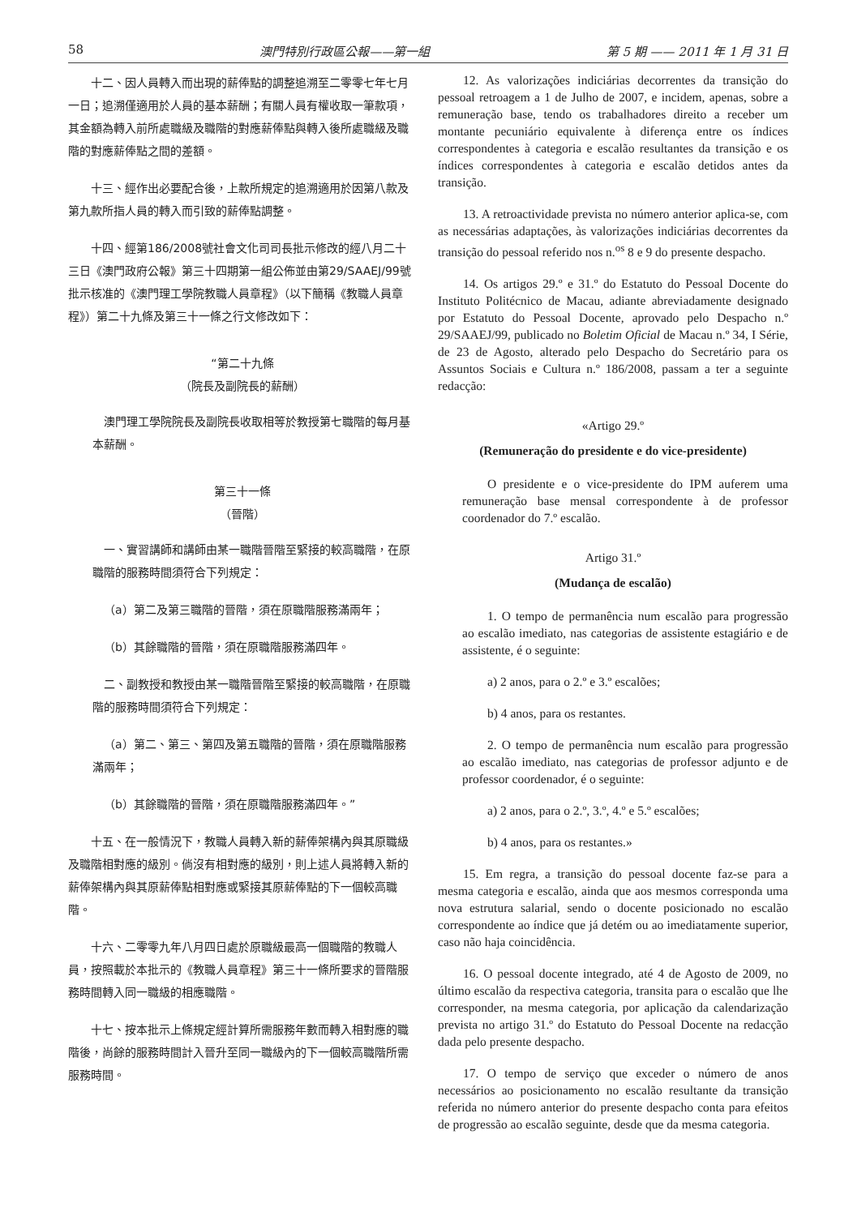58 澳門特別行政區公報——第一組 第 5 期 —— 2011 年 1 月 31 日
十二、因人員轉入而出現的薪俸點的調整追溯至二零零七年七月一日；追溯僅適用於人員的基本薪酬；有關人員有權收取一筆款項，其金額為轉入前所處職級及職階的對應薪俸點與轉入後所處職級及職階的對應薪俸點之間的差額。
十三、經作出必要配合後，上款所規定的追溯適用於因第八款及第九款所指人員的轉入而引致的薪俸點調整。
十四、經第186/2008號社會文化司司長批示修改的經八月二十三日《澳門政府公報》第三十四期第一組公佈並由第29/SAAEJ/99號批示核准的《澳門理工學院教職人員章程》（以下簡稱《教職人員章程》）第二十九條及第三十一條之行文修改如下：
“第二十九條
（院長及副院長的薪酬）
澳門理工學院院長及副院長收取相等於教授第七職階的每月基本薪酬。
第三十一條
（晉階）
一、實習講師和講師由某一職階晉階至緊接的較高職階，在原職階的服務時間須符合下列規定：
（a）第二及第三職階的晉階，須在原職階服務滿兩年；
（b）其餘職階的晉階，須在原職階服務滿四年。
二、副教授和教授由某一職階晉階至緊接的較高職階，在原職階的服務時間須符合下列規定：
（a）第二、第三、第四及第五職階的晉階，須在原職階服務滿兩年；
（b）其餘職階的晉階，須在原職階服務滿四年。”
十五、在一般情況下，教職人員轉入新的薪俸架構內與其原職級及職階相對應的級別。倘沒有相對應的級別，則上述人員將轉入新的薪俸架構內與其原薪俸點相對應或緊接其原薪俸點的下一個較高職階。
十六、二零零九年八月四日處於原職級最高一個職階的教職人員，按照載於本批示的《教職人員章程》第三十一條所要求的晉階服務時間轉入同一職級的相應職階。
十七、按本批示上條規定經計算所需服務年數而轉入相對應的職階後，尚餘的服務時間計入晉升至同一職級內的下一個較高職階所需服務時間。
12. As valorizações indiciárias decorrentes da transição do pessoal retroagem a 1 de Julho de 2007, e incidem, apenas, sobre a remuneração base, tendo os trabalhadores direito a receber um montante pecuniário equivalente à diferença entre os índices correspondentes à categoria e escalão resultantes da transição e os índices correspondentes à categoria e escalão detidos antes da transição.
13. A retroactividade prevista no número anterior aplica-se, com as necessárias adaptações, às valorizações indiciárias decorrentes da transição do pessoal referido nos n.<sup>os</sup> 8 e 9 do presente despacho.
14. Os artigos 29.º e 31.º do Estatuto do Pessoal Docente do Instituto Politécnico de Macau, adiante abreviadamente designado por Estatuto do Pessoal Docente, aprovado pelo Despacho n.º 29/SAAEJ/99, publicado no Boletim Oficial de Macau n.º 34, I Série, de 23 de Agosto, alterado pelo Despacho do Secretário para os Assuntos Sociais e Cultura n.º 186/2008, passam a ter a seguinte redacção:
«Artigo 29.º
(Remuneração do presidente e do vice-presidente)
O presidente e o vice-presidente do IPM auferem uma remuneração base mensal correspondente à de professor coordenador do 7.º escalão.
Artigo 31.º
(Mudança de escalão)
1. O tempo de permanência num escalão para progressão ao escalão imediato, nas categorias de assistente estagiário e de assistente, é o seguinte:
a) 2 anos, para o 2.º e 3.º escalões;
b) 4 anos, para os restantes.
2. O tempo de permanência num escalão para progressão ao escalão imediato, nas categorias de professor adjunto e de professor coordenador, é o seguinte:
a) 2 anos, para o 2.º, 3.º, 4.º e 5.º escalões;
b) 4 anos, para os restantes.»
15. Em regra, a transição do pessoal docente faz-se para a mesma categoria e escalão, ainda que aos mesmos corresponda uma nova estrutura salarial, sendo o docente posicionado no escalão correspondente ao índice que já detém ou ao imediatamente superior, caso não haja coincidência.
16. O pessoal docente integrado, até 4 de Agosto de 2009, no último escalão da respectiva categoria, transita para o escalão que lhe corresponder, na mesma categoria, por aplicação da calendarização prevista no artigo 31.º do Estatuto do Pessoal Docente na redacção dada pelo presente despacho.
17. O tempo de serviço que exceder o número de anos necessários ao posicionamento no escalão resultante da transição referida no número anterior do presente despacho conta para efeitos de progressão ao escalão seguinte, desde que da mesma categoria.